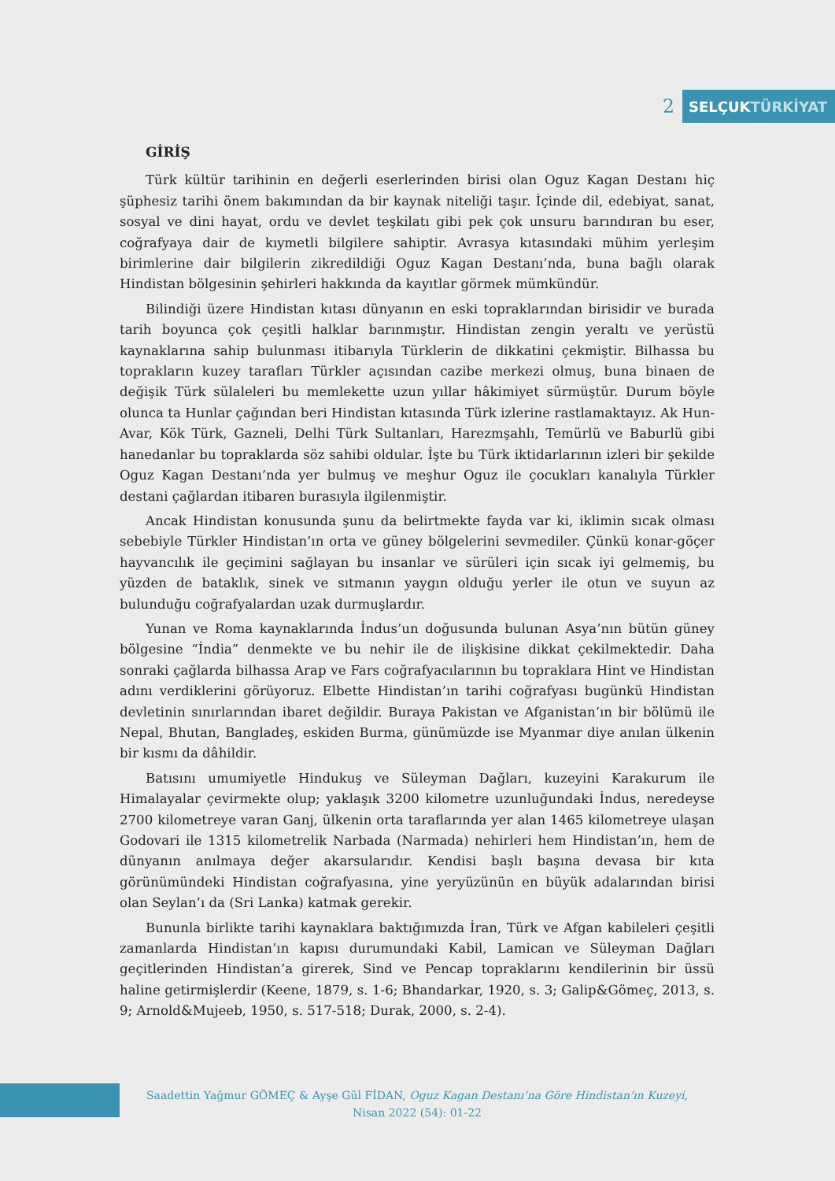2
SELÇUK TÜRKİYAT
GİRİŞ
Türk kültür tarihinin en değerli eserlerinden birisi olan Oguz Kagan Destanı hiç şüphesiz tarihi önem bakımından da bir kaynak niteliği taşır. İçinde dil, edebiyat, sanat, sosyal ve dini hayat, ordu ve devlet teşkilatı gibi pek çok unsuru barındıran bu eser, coğrafyaya dair de kıymetli bilgilere sahiptir. Avrasya kıtasındaki mühim yerleşim birimlerine dair bilgilerin zikredildiği Oguz Kagan Destanı’nda, buna bağlı olarak Hindistan bölgesinin şehirleri hakkında da kayıtlar görmek mümkündür.
Bilindiği üzere Hindistan kıtası dünyanın en eski topraklarından birisidir ve burada tarih boyunca çok çeşitli halklar barınmıştır. Hindistan zengin yeraltı ve yerüstü kaynaklarına sahip bulunması itibarıyla Türklerin de dikkatini çekmiştir. Bilhassa bu toprakların kuzey tarafları Türkler açısından cazibe merkezi olmuş, buna binaen de değişik Türk sülaleleri bu memlekette uzun yıllar hâkimiyet sürmüştür. Durum böyle olunca ta Hunlar çağından beri Hindistan kıtasında Türk izlerine rastlamaktayız. Ak Hun-Avar, Kök Türk, Gazneli, Delhi Türk Sultanları, Harezmşahlı, Temürlü ve Baburlü gibi hanedanlar bu topraklarda söz sahibi oldular. İşte bu Türk iktidarlarının izleri bir şekilde Oguz Kagan Destanı’nda yer bulmuş ve meşhur Oguz ile çocukları kanalıyla Türkler destani çağlardan itibaren burasıyla ilgilenmiştir.
Ancak Hindistan konusunda şunu da belirtmekte fayda var ki, iklimin sıcak olması sebebiyle Türkler Hindistan’ın orta ve güney bölgelerini sevmediler. Çünkü konar-göçer hayvancılık ile geçimini sağlayan bu insanlar ve sürüleri için sıcak iyi gelmemiş, bu yüzden de bataklık, sinek ve sıtmanın yaygın olduğu yerler ile otun ve suyun az bulunduğu coğrafyalardan uzak durmuşlardır.
Yunan ve Roma kaynaklarında İndus’un doğusunda bulunan Asya’nın bütün güney bölgesine “İndia” denmekte ve bu nehir ile de ilişkisine dikkat çekilmektedir. Daha sonraki çağlarda bilhassa Arap ve Fars coğrafyacılarının bu topraklara Hint ve Hindistan adını verdiklerini görüyoruz. Elbette Hindistan’ın tarihi coğrafyası bugünkü Hindistan devletinin sınırlarından ibaret değildir. Buraya Pakistan ve Afganistan’ın bir bölümü ile Nepal, Bhutan, Bangladeş, eskiden Burma, günümüzde ise Myanmar diye anılan ülkenin bir kısmı da dâhildir.
Batısını umumiyetle Hindukuş ve Süleyman Dağları, kuzeyini Karakurum ile Himalayalar çevirmekte olup; yaklaşık 3200 kilometre uzunluğundaki İndus, neredeyse 2700 kilometreye varan Ganj, ülkenin orta taraflarında yer alan 1465 kilometreye ulaşan Godovari ile 1315 kilometrelik Narbada (Narmada) nehirleri hem Hindistan’ın, hem de dünyanın anılmaya değer akarsularıdır. Kendisi başlı başına devasa bir kıta görünümündeki Hindistan coğrafyasına, yine yeryüzünün en büyük adalarından birisi olan Seylan’ı da (Sri Lanka) katmak gerekir.
Bununla birlikte tarihi kaynaklara baktığımızda İran, Türk ve Afgan kabileleri çeşitli zamanlarda Hindistan’ın kapısı durumundaki Kabil, Lamican ve Süleyman Dağları geçitlerinden Hindistan’a girerek, Sind ve Pencap topraklarını kendilerinin bir üssü haline getirmişlerdir (Keene, 1879, s. 1-6; Bhandarkar, 1920, s. 3; Galip&Gömeç, 2013, s. 9; Arnold&Mujeeb, 1950, s. 517-518; Durak, 2000, s. 2-4).
Saadettin Yağmur GÖMEÇ & Ayşe Gül FİDAN, Oguz Kagan Destanı’na Göre Hindistan’ın Kuzeyi,
Nisan 2022 (54): 01-22